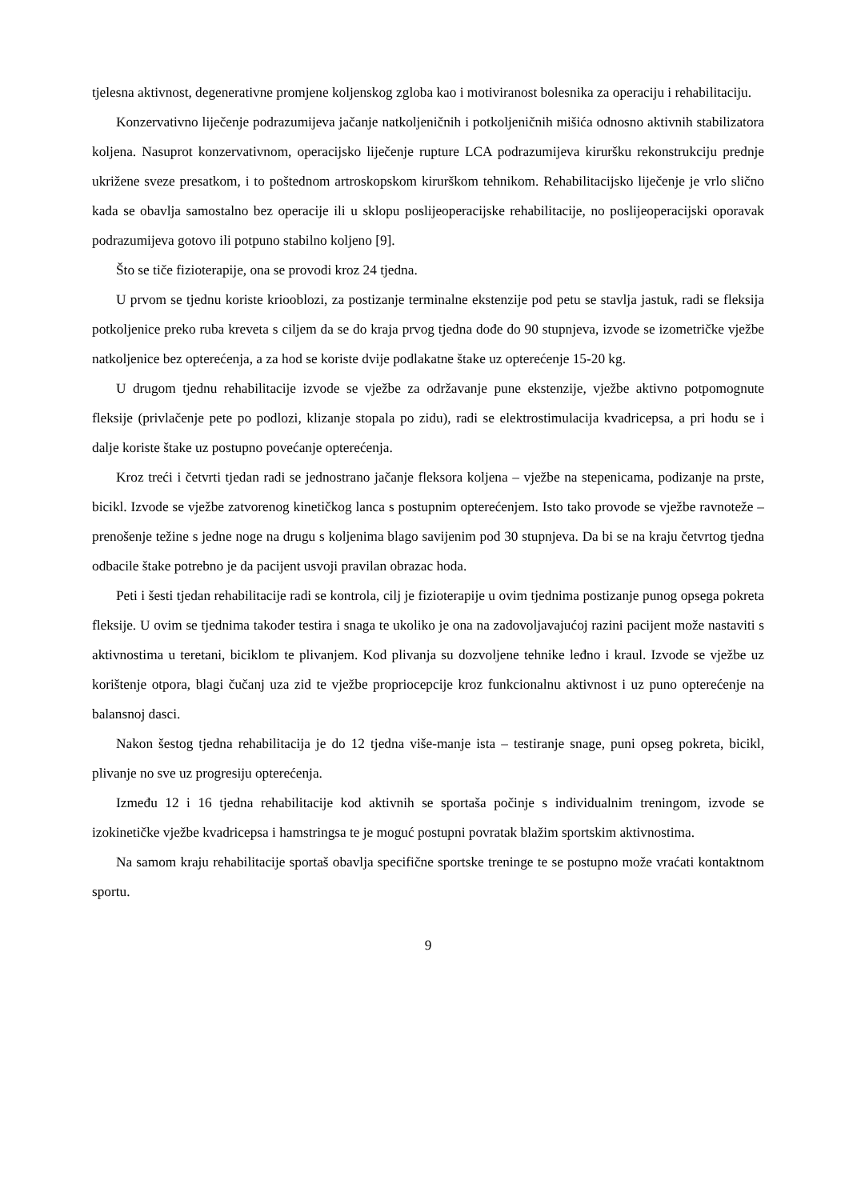tjelesna aktivnost, degenerativne promjene koljenskog zgloba kao i motiviranost bolesnika za operaciju i rehabilitaciju.
Konzervativno liječenje podrazumijeva jačanje natkoljeničnih i potkoljeničnih mišića odnosno aktivnih stabilizatora koljena. Nasuprot konzervativnom, operacijsko liječenje rupture LCA podrazumijeva kiruršku rekonstrukciju prednje ukrižene sveze presatkom, i to poštednom artroskopskom kirurškom tehnikom. Rehabilitacijsko liječenje je vrlo slično kada se obavlja samostalno bez operacije ili u sklopu poslijeoperacijske rehabilitacije, no poslijeoperacijski oporavak podrazumijeva gotovo ili potpuno stabilno koljeno [9].
Što se tiče fizioterapije, ona se provodi kroz 24 tjedna.
U prvom se tjednu koriste kriooblozi, za postizanje terminalne ekstenzije pod petu se stavlja jastuk, radi se fleksija potkoljenice preko ruba kreveta s ciljem da se do kraja prvog tjedna dođe do 90 stupnjeva, izvode se izometričke vježbe natkoljenice bez opterećenja, a za hod se koriste dvije podlakatne štake uz opterećenje 15-20 kg.
U drugom tjednu rehabilitacije izvode se vježbe za održavanje pune ekstenzije, vježbe aktivno potpomognute fleksije (privlačenje pete po podlozi, klizanje stopala po zidu), radi se elektrostimulacija kvadricepsa, a pri hodu se i dalje koriste štake uz postupno povećanje opterećenja.
Kroz treći i četvrti tjedan radi se jednostrano jačanje fleksora koljena – vježbe na stepenicama, podizanje na prste, bicikl. Izvode se vježbe zatvorenog kinetičkog lanca s postupnim opterećenjem. Isto tako provode se vježbe ravnoteže – prenošenje težine s jedne noge na drugu s koljenima blago savijenim pod 30 stupnjeva. Da bi se na kraju četvrtog tjedna odbacile štake potrebno je da pacijent usvoji pravilan obrazac hoda.
Peti i šesti tjedan rehabilitacije radi se kontrola, cilj je fizioterapije u ovim tjednima postizanje punog opsega pokreta fleksije. U ovim se tjednima također testira i snaga te ukoliko je ona na zadovoljavajućoj razini pacijent može nastaviti s aktivnostima u teretani, biciklom te plivanjem. Kod plivanja su dozvoljene tehnike leđno i kraul. Izvode se vježbe uz korištenje otpora, blagi čučanj uza zid te vježbe propriocepcije kroz funkcionalnu aktivnost i uz puno opterećenje na balansnoj dasci.
Nakon šestog tjedna rehabilitacija je do 12 tjedna više-manje ista – testiranje snage, puni opseg pokreta, bicikl, plivanje no sve uz progresiju opterećenja.
Između 12 i 16 tjedna rehabilitacije kod aktivnih se sportaša počinje s individualnim treningom, izvode se izokinetičke vježbe kvadricepsa i hamstringsa te je moguć postupni povratak blažim sportskim aktivnostima.
Na samom kraju rehabilitacije sportaš obavlja specifične sportske treninge te se postupno može vraćati kontaktnom sportu.
9